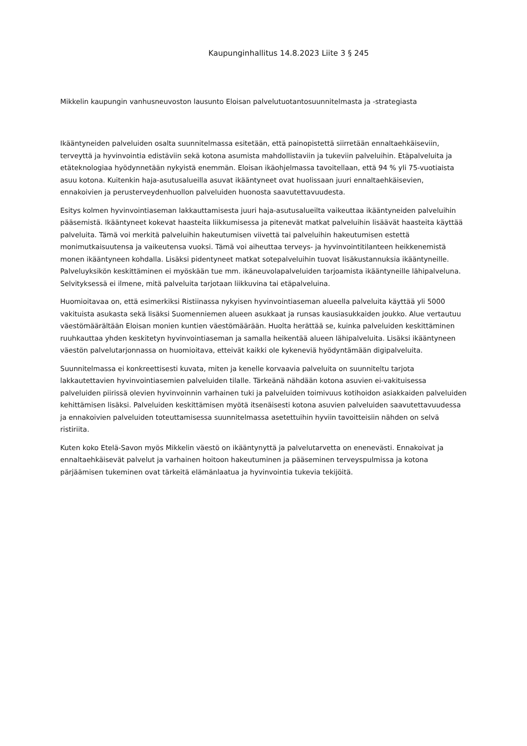Kaupunginhallitus 14.8.2023 Liite 3 § 245
Mikkelin kaupungin vanhusneuvoston lausunto Eloisan palvelutuotantosuunnitelmasta ja -strategiasta
Ikääntyneiden palveluiden osalta suunnitelmassa esitetään, että painopistettä siirretään ennaltaehkäiseviin, terveyttä ja hyvinvointia edistäviin sekä kotona asumista mahdollistaviin ja tukeviin palveluihin. Etäpalveluita ja etäteknologiaa hyödynnetään nykyistä enemmän. Eloisan ikäohjelmassa tavoitellaan, että 94 % yli 75-vuotiaista asuu kotona. Kuitenkin haja-asutusalueilla asuvat ikääntyneet ovat huolissaan juuri ennaltaehkäisevien, ennakoivien ja perusterveydenhuollon palveluiden huonosta saavutettavuudesta.
Esitys kolmen hyvinvointiaseman lakkauttamisesta juuri haja-asutusalueilta vaikeuttaa ikääntyneiden palveluihin pääsemistä. Ikääntyneet kokevat haasteita liikkumisessa ja pitenevät matkat palveluihin lisäävät haasteita käyttää palveluita. Tämä voi merkitä palveluihin hakeutumisen viivettä tai palveluihin hakeutumisen estettä monimutkaisuutensa ja vaikeutensa vuoksi. Tämä voi aiheuttaa terveys- ja hyvinvointitilanteen heikkenemistä monen ikääntyneen kohdalla. Lisäksi pidentyneet matkat sotepalveluihin tuovat lisäkustannuksia ikääntyneille. Palveluyksikön keskittäminen ei myöskään tue mm. ikäneuvolapalveluiden tarjoamista ikääntyneille lähipalveluna. Selvityksessä ei ilmene, mitä palveluita tarjotaan liikkuvina tai etäpalveluina.
Huomioitavaa on, että esimerkiksi Ristiinassa nykyisen hyvinvointiaseman alueella palveluita käyttää yli 5000 vakituista asukasta sekä lisäksi Suomenniemen alueen asukkaat ja runsas kausiasukkaiden joukko. Alue vertautuu väestömäärältään Eloisan monien kuntien väestömäärään. Huolta herättää se, kuinka palveluiden keskittäminen ruuhkauttaa yhden keskitetyn hyvinvointiaseman ja samalla heikentää alueen lähipalveluita. Lisäksi ikääntyneen väestön palvelutarjonnassa on huomioitava, etteivät kaikki ole kykeneviä hyödyntämään digipalveluita.
Suunnitelmassa ei konkreettisesti kuvata, miten ja kenelle korvaavia palveluita on suunniteltu tarjota lakkautettavien hyvinvointiasemien palveluiden tilalle. Tärkeänä nähdään kotona asuvien ei-vakituisessa palveluiden piirissä olevien hyvinvoinnin varhainen tuki ja palveluiden toimivuus kotihoidon asiakkaiden palveluiden kehittämisen lisäksi. Palveluiden keskittämisen myötä itsenäisesti kotona asuvien palveluiden saavutettavuudessa ja ennakoivien palveluiden toteuttamisessa suunnitelmassa asetettuihin hyviin tavoitteisiin nähden on selvä ristiriita.
Kuten koko Etelä-Savon myös Mikkelin väestö on ikääntynyttä ja palvelutarvetta on enenevästi. Ennakoivat ja ennaltaehkäisevät palvelut ja varhainen hoitoon hakeutuminen ja pääseminen terveyspulmissa ja kotona pärjäämisen tukeminen ovat tärkeitä elämänlaatua ja hyvinvointia tukevia tekijöitä.